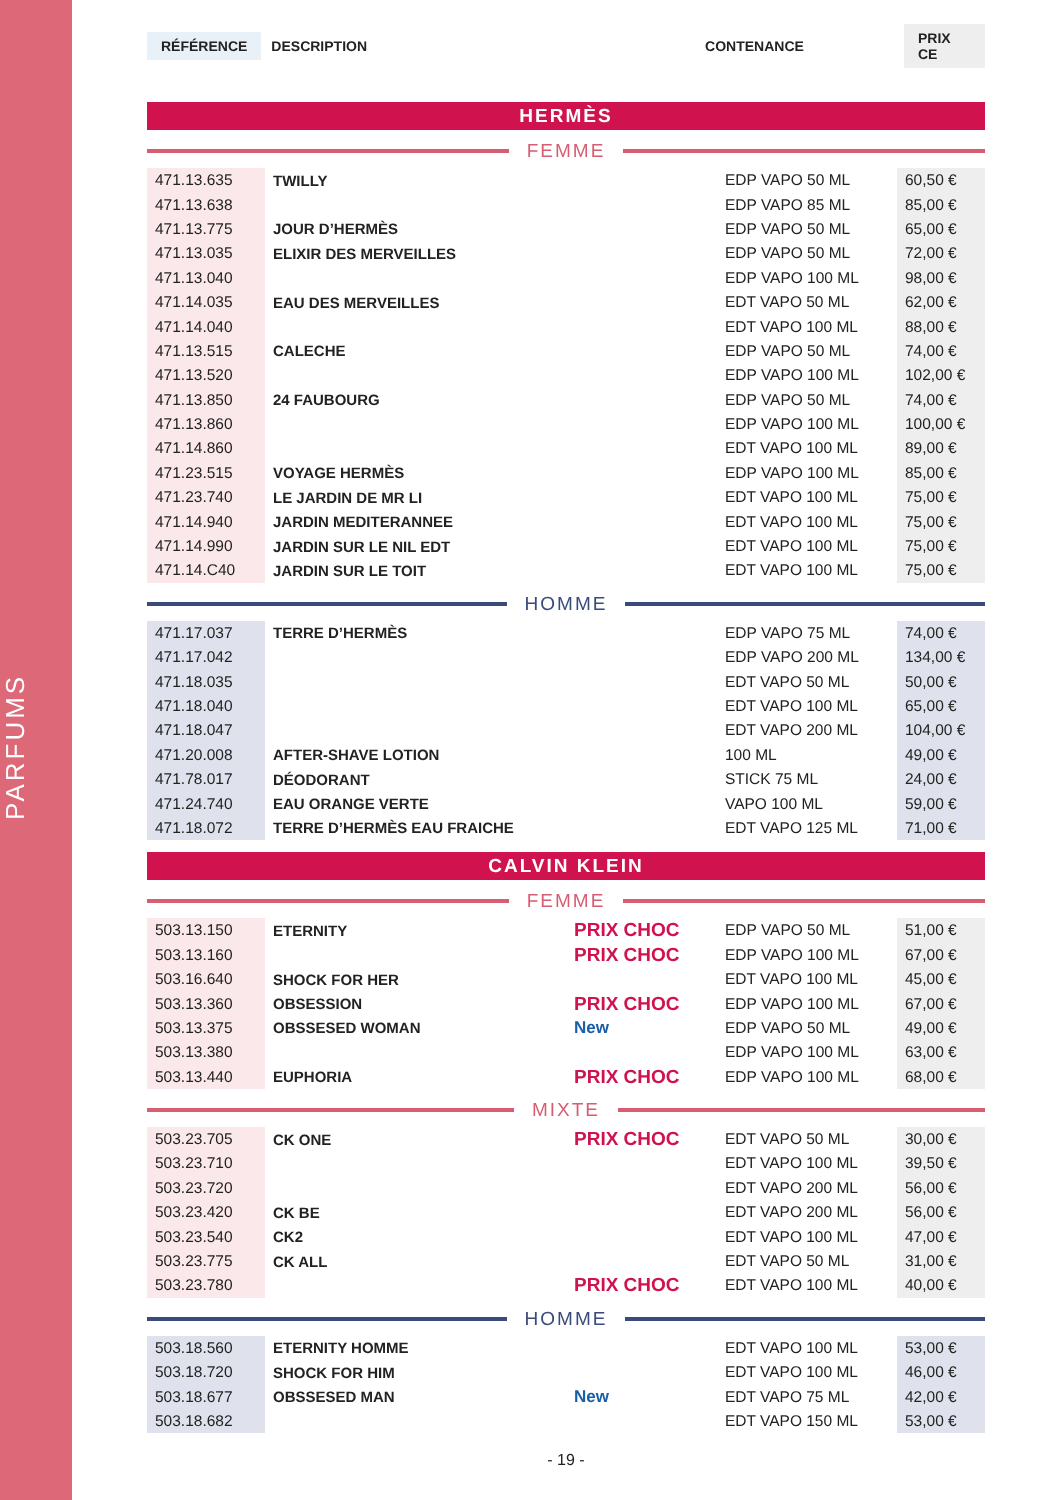PARFUMS
RÉFÉRENCE DESCRIPTION CONTENANCE PRIX CE
HERMÈS
FEMME
| 471.13.635 | TWILLY | | EDP VAPO 50 ML | 60,50 € |
| 471.13.638 | | | EDP VAPO 85 ML | 85,00 € |
| 471.13.775 | JOUR D’HERMÈS | | EDP VAPO 50 ML | 65,00 € |
| 471.13.035 | ELIXIR DES MERVEILLES | | EDP VAPO 50 ML | 72,00 € |
| 471.13.040 | | | EDP VAPO 100 ML | 98,00 € |
| 471.14.035 | EAU DES MERVEILLES | | EDT VAPO 50 ML | 62,00 € |
| 471.14.040 | | | EDT VAPO 100 ML | 88,00 € |
| 471.13.515 | CALECHE | | EDP VAPO 50 ML | 74,00 € |
| 471.13.520 | | | EDP VAPO 100 ML | 102,00 € |
| 471.13.850 | 24 FAUBOURG | | EDP VAPO 50 ML | 74,00 € |
| 471.13.860 | | | EDP VAPO 100 ML | 100,00 € |
| 471.14.860 | | | EDT VAPO 100 ML | 89,00 € |
| 471.23.515 | VOYAGE HERMÈS | | EDP VAPO 100 ML | 85,00 € |
| 471.23.740 | LE JARDIN DE MR LI | | EDT VAPO 100 ML | 75,00 € |
| 471.14.940 | JARDIN MEDITERANNEE | | EDT VAPO 100 ML | 75,00 € |
| 471.14.990 | JARDIN SUR LE NIL EDT | | EDT VAPO 100 ML | 75,00 € |
| 471.14.C40 | JARDIN SUR LE TOIT | | EDT VAPO 100 ML | 75,00 € |
HOMME
| 471.17.037 | TERRE D’HERMÈS | | EDP VAPO 75 ML | 74,00 € |
| 471.17.042 | | | EDP VAPO 200 ML | 134,00 € |
| 471.18.035 | | | EDT VAPO 50 ML | 50,00 € |
| 471.18.040 | | | EDT VAPO 100 ML | 65,00 € |
| 471.18.047 | | | EDT VAPO 200 ML | 104,00 € |
| 471.20.008 | AFTER-SHAVE LOTION | | 100 ML | 49,00 € |
| 471.78.017 | DÉODORANT | | STICK 75 ML | 24,00 € |
| 471.24.740 | EAU ORANGE VERTE | | VAPO 100 ML | 59,00 € |
| 471.18.072 | TERRE D’HERMÈS EAU FRAICHE | | EDT VAPO 125 ML | 71,00 € |
CALVIN KLEIN
FEMME
| 503.13.150 | ETERNITY | PRIX CHOC | EDP VAPO 50 ML | 51,00 € |
| 503.13.160 | | PRIX CHOC | EDP VAPO 100 ML | 67,00 € |
| 503.16.640 | SHOCK FOR HER | | EDT VAPO 100 ML | 45,00 € |
| 503.13.360 | OBSESSION | PRIX CHOC | EDP VAPO 100 ML | 67,00 € |
| 503.13.375 | OBSSESED WOMAN | New | EDP VAPO 50 ML | 49,00 € |
| 503.13.380 | | | EDP VAPO 100 ML | 63,00 € |
| 503.13.440 | EUPHORIA | PRIX CHOC | EDP VAPO 100 ML | 68,00 € |
MIXTE
| 503.23.705 | CK ONE | PRIX CHOC | EDT VAPO 50 ML | 30,00 € |
| 503.23.710 | | | EDT VAPO 100 ML | 39,50 € |
| 503.23.720 | | | EDT VAPO 200 ML | 56,00 € |
| 503.23.420 | CK BE | | EDT VAPO 200 ML | 56,00 € |
| 503.23.540 | CK2 | | EDT VAPO 100 ML | 47,00 € |
| 503.23.775 | CK ALL | | EDT VAPO 50 ML | 31,00 € |
| 503.23.780 | | PRIX CHOC | EDT VAPO 100 ML | 40,00 € |
HOMME
| 503.18.560 | ETERNITY HOMME | | EDT VAPO 100 ML | 53,00 € |
| 503.18.720 | SHOCK FOR HIM | | EDT VAPO 100 ML | 46,00 € |
| 503.18.677 | OBSSESED MAN | New | EDT VAPO 75 ML | 42,00 € |
| 503.18.682 | | | EDT VAPO 150 ML | 53,00 € |
- 19 -